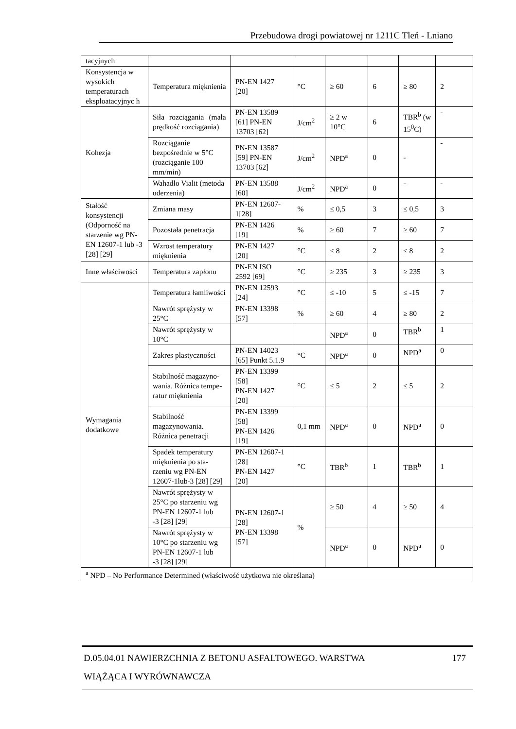Przebudowa drogi powiatowej nr 1211C Tleń - Lniano
| tacyjnych | | | | | | | |
| Konsystencja w wysokich temperaturach eksploatacyjnyc h | Temperatura mięknienia | PN-EN 1427 [20] | °C | ≥ 60 | 6 | ≥ 80 | 2 |
| Kohezja | Siła rozciągania (mała prędkość rozciągania) | PN-EN 13589 [61] PN-EN 13703 [62] | J/cm<sup>2</sup> | ≥ 2 w 10°C | 6 | TBR<sup>b</sup> (w 15<sup>0</sup>C) | - |
| | Rozciąganie bezpośrednie w 5°C (rozciąganie 100 mm/min) | PN-EN 13587 [59] PN-EN 13703 [62] | J/cm<sup>2</sup> | NPD<sup>a</sup> | 0 | - | - |
| | Wahadło Vialit (metoda uderzenia) | PN-EN 13588 [60] | J/cm<sup>2</sup> | NPD<sup>a</sup> | 0 | - | - |
| Stałość konsystencji (Odporność na starzenie wg PN-EN 12607-1 lub -3 [28] [29] | Zmiana masy | PN-EN 12607-1[28] | % | ≤ 0,5 | 3 | ≤ 0,5 | 3 |
| | Pozostała penetracja | PN-EN 1426 [19] | % | ≥ 60 | 7 | ≥ 60 | 7 |
| | Wzrost temperatury mięknienia | PN-EN 1427 [20] | °C | ≤ 8 | 2 | ≤ 8 | 2 |
| Inne właściwości | Temperatura zapłonu | PN-EN ISO 2592 [69] | °C | ≥ 235 | 3 | ≥ 235 | 3 |
| Wymagania dodatkowe | Temperatura łamliwości | PN-EN 12593 [24] | °C | ≤ -10 | 5 | ≤ -15 | 7 |
| | Nawrót sprężysty w 25°C | PN-EN 13398 [57] | % | ≥ 60 | 4 | ≥ 80 | 2 |
| | Nawrót sprężysty w 10°C | | | NPD<sup>a</sup> | 0 | TBR<sup>b</sup> | 1 |
| | Zakres plastyczności | PN-EN 14023 [65] Punkt 5.1.9 | °C | NPD<sup>a</sup> | 0 | NPD<sup>a</sup> | 0 |
| | Stabilność magazyno-wania. Różnica tempe-ratur mięknienia | PN-EN 13399 [58] PN-EN 1427 [20] | °C | ≤ 5 | 2 | ≤ 5 | 2 |
| | Stabilność magazynowania. Różnica penetracji | PN-EN 13399 [58] PN-EN 1426 [19] | 0,1 mm | NPD<sup>a</sup> | 0 | NPD<sup>a</sup> | 0 |
| | Spadek temperatury mięknienia po sta-rzeniu wg PN-EN 12607-1lub-3 [28] [29] | PN-EN 12607-1 [28] PN-EN 1427 [20] | °C | TBR<sup>b</sup> | 1 | TBR<sup>b</sup> | 1 |
| | Nawrót sprężysty w 25°C po starzeniu wg PN-EN 12607-1 lub -3 [28] [29] | PN-EN 12607-1 [28] PN-EN 13398 [57] | % | ≥ 50 | 4 | ≥ 50 | 4 |
| | Nawrót sprężysty w 10°C po starzeniu wg PN-EN 12607-1 lub -3 [28] [29] | | | NPD<sup>a</sup> | 0 | NPD<sup>a</sup> | 0 |
| <sup>a</sup> NPD – No Performance Determined (właściwość użytkowa nie określana) | | | | | | | |
177 D.05.04.01 NAWIERZCHNIA Z BETONU ASFALTOWEGO. WARSTWA
WIĄŻĄCA I WYRÓWNAWCZA